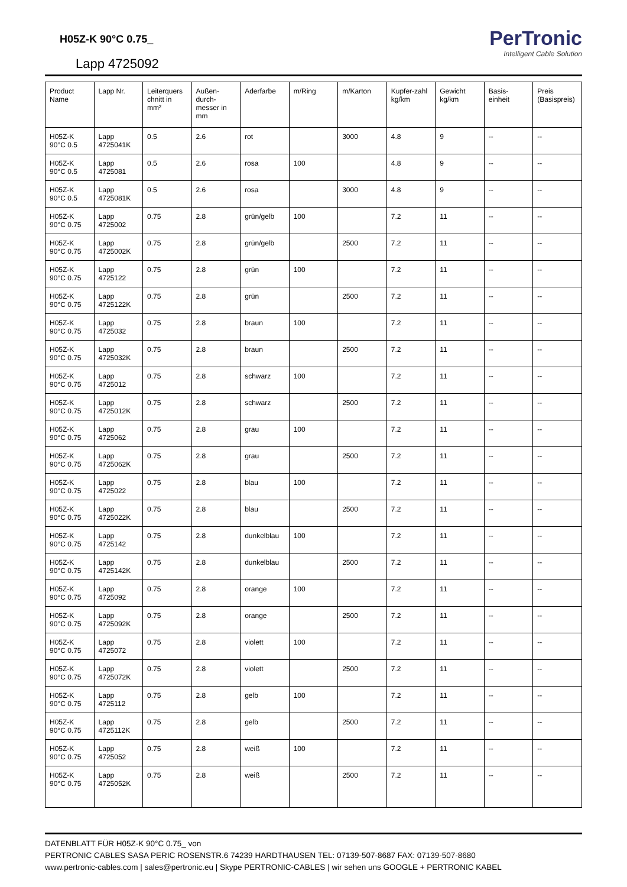H05Z-K 90°C 0.75_
Lapp 4725092
PerTronic
Intelligent Cable Solution
| Product Name | Lapp Nr. | Leiterquers chnitt in mm² | Außen-durch-messer in mm | Aderfarbe | m/Ring | m/Karton | Kupfer-zahl kg/km | Gewicht kg/km | Basis-einheit | Preis (Basispreis) |
| --- | --- | --- | --- | --- | --- | --- | --- | --- | --- | --- |
| H05Z-K 90°C 0.5 | Lapp 4725041K | 0.5 | 2.6 | rot | | 3000 | 4.8 | 9 | -- | -- |
| H05Z-K 90°C 0.5 | Lapp 4725081 | 0.5 | 2.6 | rosa | 100 | | 4.8 | 9 | -- | -- |
| H05Z-K 90°C 0.5 | Lapp 4725081K | 0.5 | 2.6 | rosa | | 3000 | 4.8 | 9 | -- | -- |
| H05Z-K 90°C 0.75 | Lapp 4725002 | 0.75 | 2.8 | grün/gelb | 100 | | 7.2 | 11 | -- | -- |
| H05Z-K 90°C 0.75 | Lapp 4725002K | 0.75 | 2.8 | grün/gelb | | 2500 | 7.2 | 11 | -- | -- |
| H05Z-K 90°C 0.75 | Lapp 4725122 | 0.75 | 2.8 | grün | 100 | | 7.2 | 11 | -- | -- |
| H05Z-K 90°C 0.75 | Lapp 4725122K | 0.75 | 2.8 | grün | | 2500 | 7.2 | 11 | -- | -- |
| H05Z-K 90°C 0.75 | Lapp 4725032 | 0.75 | 2.8 | braun | 100 | | 7.2 | 11 | -- | -- |
| H05Z-K 90°C 0.75 | Lapp 4725032K | 0.75 | 2.8 | braun | | 2500 | 7.2 | 11 | -- | -- |
| H05Z-K 90°C 0.75 | Lapp 4725012 | 0.75 | 2.8 | schwarz | 100 | | 7.2 | 11 | -- | -- |
| H05Z-K 90°C 0.75 | Lapp 4725012K | 0.75 | 2.8 | schwarz | | 2500 | 7.2 | 11 | -- | -- |
| H05Z-K 90°C 0.75 | Lapp 4725062 | 0.75 | 2.8 | grau | 100 | | 7.2 | 11 | -- | -- |
| H05Z-K 90°C 0.75 | Lapp 4725062K | 0.75 | 2.8 | grau | | 2500 | 7.2 | 11 | -- | -- |
| H05Z-K 90°C 0.75 | Lapp 4725022 | 0.75 | 2.8 | blau | 100 | | 7.2 | 11 | -- | -- |
| H05Z-K 90°C 0.75 | Lapp 4725022K | 0.75 | 2.8 | blau | | 2500 | 7.2 | 11 | -- | -- |
| H05Z-K 90°C 0.75 | Lapp 4725142 | 0.75 | 2.8 | dunkelblau | 100 | | 7.2 | 11 | -- | -- |
| H05Z-K 90°C 0.75 | Lapp 4725142K | 0.75 | 2.8 | dunkelblau | | 2500 | 7.2 | 11 | -- | -- |
| H05Z-K 90°C 0.75 | Lapp 4725092 | 0.75 | 2.8 | orange | 100 | | 7.2 | 11 | -- | -- |
| H05Z-K 90°C 0.75 | Lapp 4725092K | 0.75 | 2.8 | orange | | 2500 | 7.2 | 11 | -- | -- |
| H05Z-K 90°C 0.75 | Lapp 4725072 | 0.75 | 2.8 | violett | 100 | | 7.2 | 11 | -- | -- |
| H05Z-K 90°C 0.75 | Lapp 4725072K | 0.75 | 2.8 | violett | | 2500 | 7.2 | 11 | -- | -- |
| H05Z-K 90°C 0.75 | Lapp 4725112 | 0.75 | 2.8 | gelb | 100 | | 7.2 | 11 | -- | -- |
| H05Z-K 90°C 0.75 | Lapp 4725112K | 0.75 | 2.8 | gelb | | 2500 | 7.2 | 11 | -- | -- |
| H05Z-K 90°C 0.75 | Lapp 4725052 | 0.75 | 2.8 | weiß | 100 | | 7.2 | 11 | -- | -- |
| H05Z-K 90°C 0.75 | Lapp 4725052K | 0.75 | 2.8 | weiß | | 2500 | 7.2 | 11 | -- | -- |
DATENBLATT FÜR H05Z-K 90°C 0.75_ von
PERTRONIC CABLES SASA PERIC ROSENSTR.6 74239 HARDTHAUSEN TEL: 07139-507-8687 FAX: 07139-507-8680
www.pertronic-cables.com | sales@pertronic.eu | Skype PERTRONIC-CABLES | wir sehen uns GOOGLE + PERTRONIC KABEL